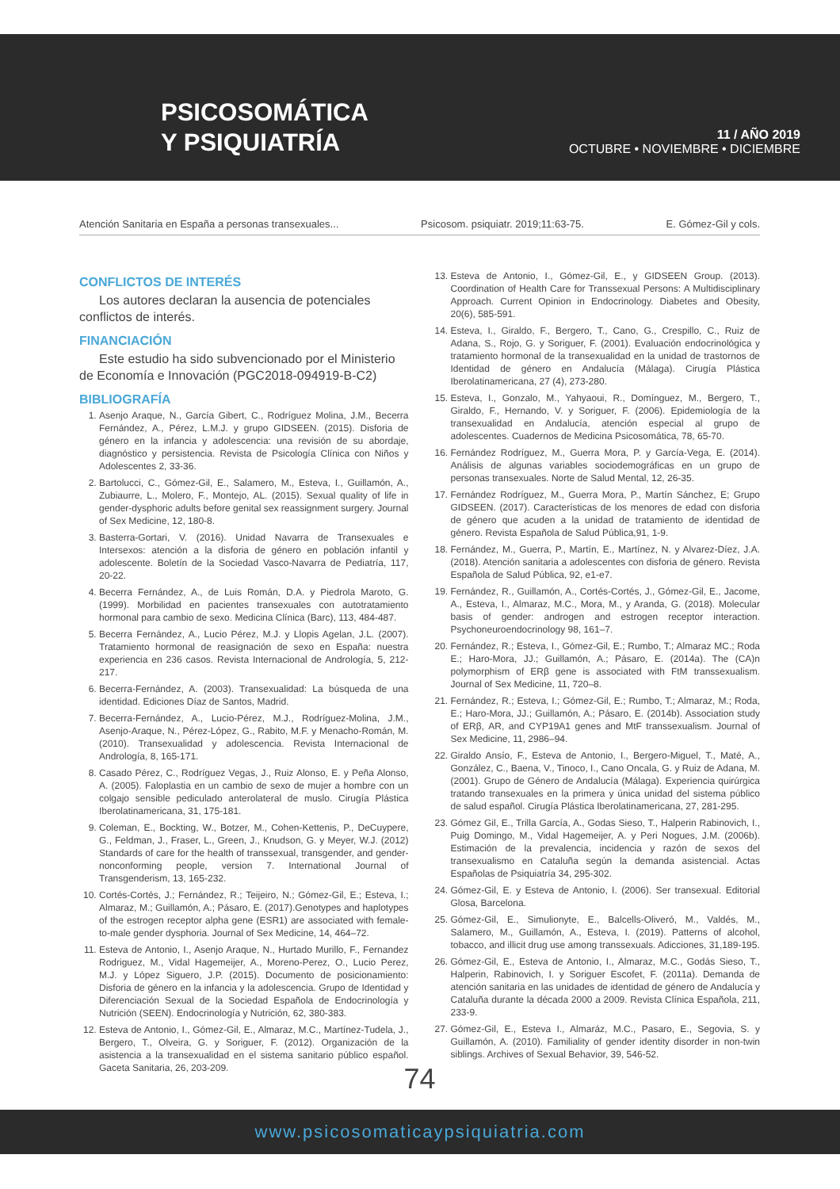PSICOSOMÁTICA
Y PSIQUIATRÍA
11 / AÑO 2019
OCTUBRE • NOVIEMBRE • DICIEMBRE
Atención Sanitaria en España a personas transexuales... Psicosom. psiquiatr. 2019;11:63-75. E. Gómez-Gil y cols.
CONFLICTOS DE INTERÉS
Los autores declaran la ausencia de potenciales conflictos de interés.
FINANCIACIÓN
Este estudio ha sido subvencionado por el Ministerio de Economía e Innovación (PGC2018-094919-B-C2)
BIBLIOGRAFÍA
1. Asenjo Araque, N., García Gibert, C., Rodríguez Molina, J.M., Becerra Fernández, A., Pérez, L.M.J. y grupo GIDSEEN. (2015). Disforia de género en la infancia y adolescencia: una revisión de su abordaje, diagnóstico y persistencia. Revista de Psicología Clínica con Niños y Adolescentes 2, 33-36.
2. Bartolucci, C., Gómez-Gil, E., Salamero, M., Esteva, I., Guillamón, A., Zubiaurre, L., Molero, F., Montejo, AL. (2015). Sexual quality of life in gender-dysphoric adults before genital sex reassignment surgery. Journal of Sex Medicine, 12, 180-8.
3. Basterra-Gortari, V. (2016). Unidad Navarra de Transexuales e Intersexos: atención a la disforia de género en población infantil y adolescente. Boletín de la Sociedad Vasco-Navarra de Pediatría, 117, 20-22.
4. Becerra Fernández, A., de Luis Román, D.A. y Piedrola Maroto, G. (1999). Morbilidad en pacientes transexuales con autotratamiento hormonal para cambio de sexo. Medicina Clínica (Barc), 113, 484-487.
5. Becerra Fernández, A., Lucio Pérez, M.J. y Llopis Agelan, J.L. (2007). Tratamiento hormonal de reasignación de sexo en España: nuestra experiencia en 236 casos. Revista Internacional de Andrología, 5, 212-217.
6. Becerra-Fernández, A. (2003). Transexualidad: La búsqueda de una identidad. Ediciones Díaz de Santos, Madrid.
7. Becerra-Fernández, A., Lucio-Pérez, M.J., Rodríguez-Molina, J.M., Asenjo-Araque, N., Pérez-López, G., Rabito, M.F. y Menacho-Román, M. (2010). Transexualidad y adolescencia. Revista Internacional de Andrología, 8, 165-171.
8. Casado Pérez, C., Rodríguez Vegas, J., Ruiz Alonso, E. y Peña Alonso, A. (2005). Faloplastia en un cambio de sexo de mujer a hombre con un colgajo sensible pediculado anterolateral de muslo. Cirugía Plástica Iberolatinamericana, 31, 175-181.
9. Coleman, E., Bockting, W., Botzer, M., Cohen-Kettenis, P., DeCuypere, G., Feldman, J., Fraser, L., Green, J., Knudson, G. y Meyer, W.J. (2012) Standards of care for the health of transsexual, transgender, and gender-nonconforming people, version 7. International Journal of Transgenderism, 13, 165-232.
10. Cortés-Cortés, J.; Fernández, R.; Teijeiro, N.; Gómez-Gil, E.; Esteva, I.; Almaraz, M.; Guillamón, A.; Pásaro, E. (2017).Genotypes and haplotypes of the estrogen receptor alpha gene (ESR1) are associated with female-to-male gender dysphoria. Journal of Sex Medicine, 14, 464–72.
11. Esteva de Antonio, I., Asenjo Araque, N., Hurtado Murillo, F., Fernandez Rodriguez, M., Vidal Hagemeijer, A., Moreno-Perez, O., Lucio Perez, M.J. y López Siguero, J.P. (2015). Documento de posicionamiento: Disforia de género en la infancia y la adolescencia. Grupo de Identidad y Diferenciación Sexual de la Sociedad Española de Endocrinología y Nutrición (SEEN). Endocrinología y Nutrición, 62, 380-383.
12. Esteva de Antonio, I., Gómez-Gil, E., Almaraz, M.C., Martínez-Tudela, J., Bergero, T., Olveira, G. y Soriguer, F. (2012). Organización de la asistencia a la transexualidad en el sistema sanitario público español. Gaceta Sanitaria, 26, 203-209.
13. Esteva de Antonio, I., Gómez-Gil, E., y GIDSEEN Group. (2013). Coordination of Health Care for Transsexual Persons: A Multidisciplinary Approach. Current Opinion in Endocrinology. Diabetes and Obesity, 20(6), 585-591.
14. Esteva, I., Giraldo, F., Bergero, T., Cano, G., Crespillo, C., Ruiz de Adana, S., Rojo, G. y Soriguer, F. (2001). Evaluación endocrinológica y tratamiento hormonal de la transexualidad en la unidad de trastornos de Identidad de género en Andalucía (Málaga). Cirugía Plástica Iberolatinamericana, 27 (4), 273-280.
15. Esteva, I., Gonzalo, M., Yahyaoui, R., Domínguez, M., Bergero, T., Giraldo, F., Hernando, V. y Soriguer, F. (2006). Epidemiología de la transexualidad en Andalucía, atención especial al grupo de adolescentes. Cuadernos de Medicina Psicosomática, 78, 65-70.
16. Fernández Rodríguez, M., Guerra Mora, P. y García-Vega, E. (2014). Análisis de algunas variables sociodemográficas en un grupo de personas transexuales. Norte de Salud Mental, 12, 26-35.
17. Fernández Rodríguez, M., Guerra Mora, P., Martín Sánchez, E; Grupo GIDSEEN. (2017). Características de los menores de edad con disforia de género que acuden a la unidad de tratamiento de identidad de género. Revista Española de Salud Pública,91, 1-9.
18. Fernández, M., Guerra, P., Martín, E., Martínez, N. y Alvarez-Díez, J.A. (2018). Atención sanitaria a adolescentes con disforia de género. Revista Española de Salud Pública, 92, e1-e7.
19. Fernández, R., Guillamón, A., Cortés-Cortés, J., Gómez-Gil, E., Jacome, A., Esteva, I., Almaraz, M.C., Mora, M., y Aranda, G. (2018). Molecular basis of gender: androgen and estrogen receptor interaction. Psychoneuroendocrinology 98, 161–7.
20. Fernández, R.; Esteva, I., Gómez-Gil, E.; Rumbo, T.; Almaraz MC.; Roda E.; Haro-Mora, JJ.; Guillamón, A.; Pásaro, E. (2014a). The (CA)n polymorphism of ERβ gene is associated with FtM transsexualism. Journal of Sex Medicine, 11, 720–8.
21. Fernández, R.; Esteva, I.; Gómez-Gil, E.; Rumbo, T.; Almaraz, M.; Roda, E.; Haro-Mora, JJ.; Guillamón, A.; Pásaro, E. (2014b). Association study of ERβ, AR, and CYP19A1 genes and MtF transsexualism. Journal of Sex Medicine, 11, 2986–94.
22. Giraldo Ansío, F., Esteva de Antonio, I., Bergero-Miguel, T., Maté, A., González, C., Baena, V., Tinoco, I., Cano Oncala, G. y Ruiz de Adana, M. (2001). Grupo de Género de Andalucía (Málaga). Experiencia quirúrgica tratando transexuales en la primera y única unidad del sistema público de salud español. Cirugía Plástica Iberolatinamericana, 27, 281-295.
23. Gómez Gil, E., Trilla García, A., Godas Sieso, T., Halperin Rabinovich, I., Puig Domingo, M., Vidal Hagemeijer, A. y Peri Nogues, J.M. (2006b). Estimación de la prevalencia, incidencia y razón de sexos del transexualismo en Cataluña según la demanda asistencial. Actas Españolas de Psiquiatría 34, 295-302.
24. Gómez-Gil, E. y Esteva de Antonio, I. (2006). Ser transexual. Editorial Glosa, Barcelona.
25. Gómez-Gil, E., Simulionyte, E., Balcells-Oliveró, M., Valdés, M., Salamero, M., Guillamón, A., Esteva, I. (2019). Patterns of alcohol, tobacco, and illicit drug use among transsexuals. Adicciones, 31,189-195.
26. Gómez-Gil, E., Esteva de Antonio, I., Almaraz, M.C., Godás Sieso, T., Halperin, Rabinovich, I. y Soriguer Escofet, F. (2011a). Demanda de atención sanitaria en las unidades de identidad de género de Andalucía y Cataluña durante la década 2000 a 2009. Revista Clínica Española, 211, 233-9.
27. Gómez-Gil, E., Esteva I., Almaráz, M.C., Pasaro, E., Segovia, S. y Guillamón, A. (2010). Familiality of gender identity disorder in non-twin siblings. Archives of Sexual Behavior, 39, 546-52.
74
www.psicosomaticaypsiquiatria.com